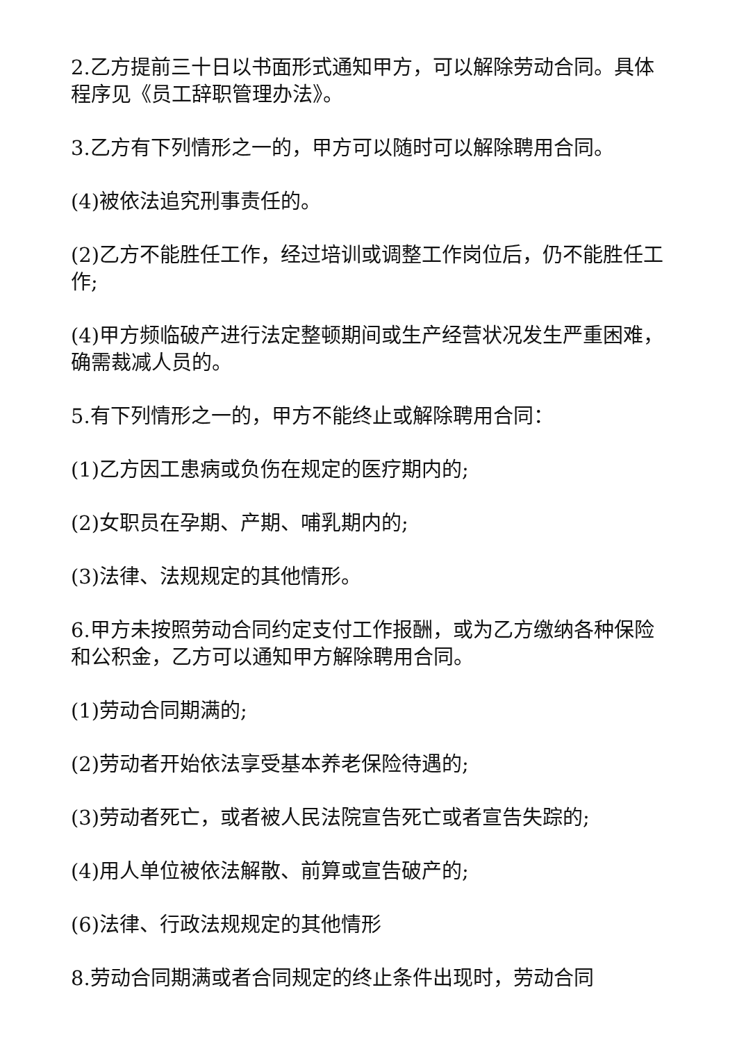2.乙方提前三十日以书面形式通知甲方，可以解除劳动合同。具体程序见《员工辞职管理办法》。
3.乙方有下列情形之一的，甲方可以随时可以解除聘用合同。
(4)被依法追究刑事责任的。
(2)乙方不能胜任工作，经过培训或调整工作岗位后，仍不能胜任工作;
(4)甲方频临破产进行法定整顿期间或生产经营状况发生严重困难，确需裁减人员的。
5.有下列情形之一的，甲方不能终止或解除聘用合同：
(1)乙方因工患病或负伤在规定的医疗期内的;
(2)女职员在孕期、产期、哺乳期内的;
(3)法律、法规规定的其他情形。
6.甲方未按照劳动合同约定支付工作报酬，或为乙方缴纳各种保险和公积金，乙方可以通知甲方解除聘用合同。
(1)劳动合同期满的;
(2)劳动者开始依法享受基本养老保险待遇的;
(3)劳动者死亡，或者被人民法院宣告死亡或者宣告失踪的;
(4)用人单位被依法解散、前算或宣告破产的;
(6)法律、行政法规规定的其他情形
8.劳动合同期满或者合同规定的终止条件出现时，劳动合同